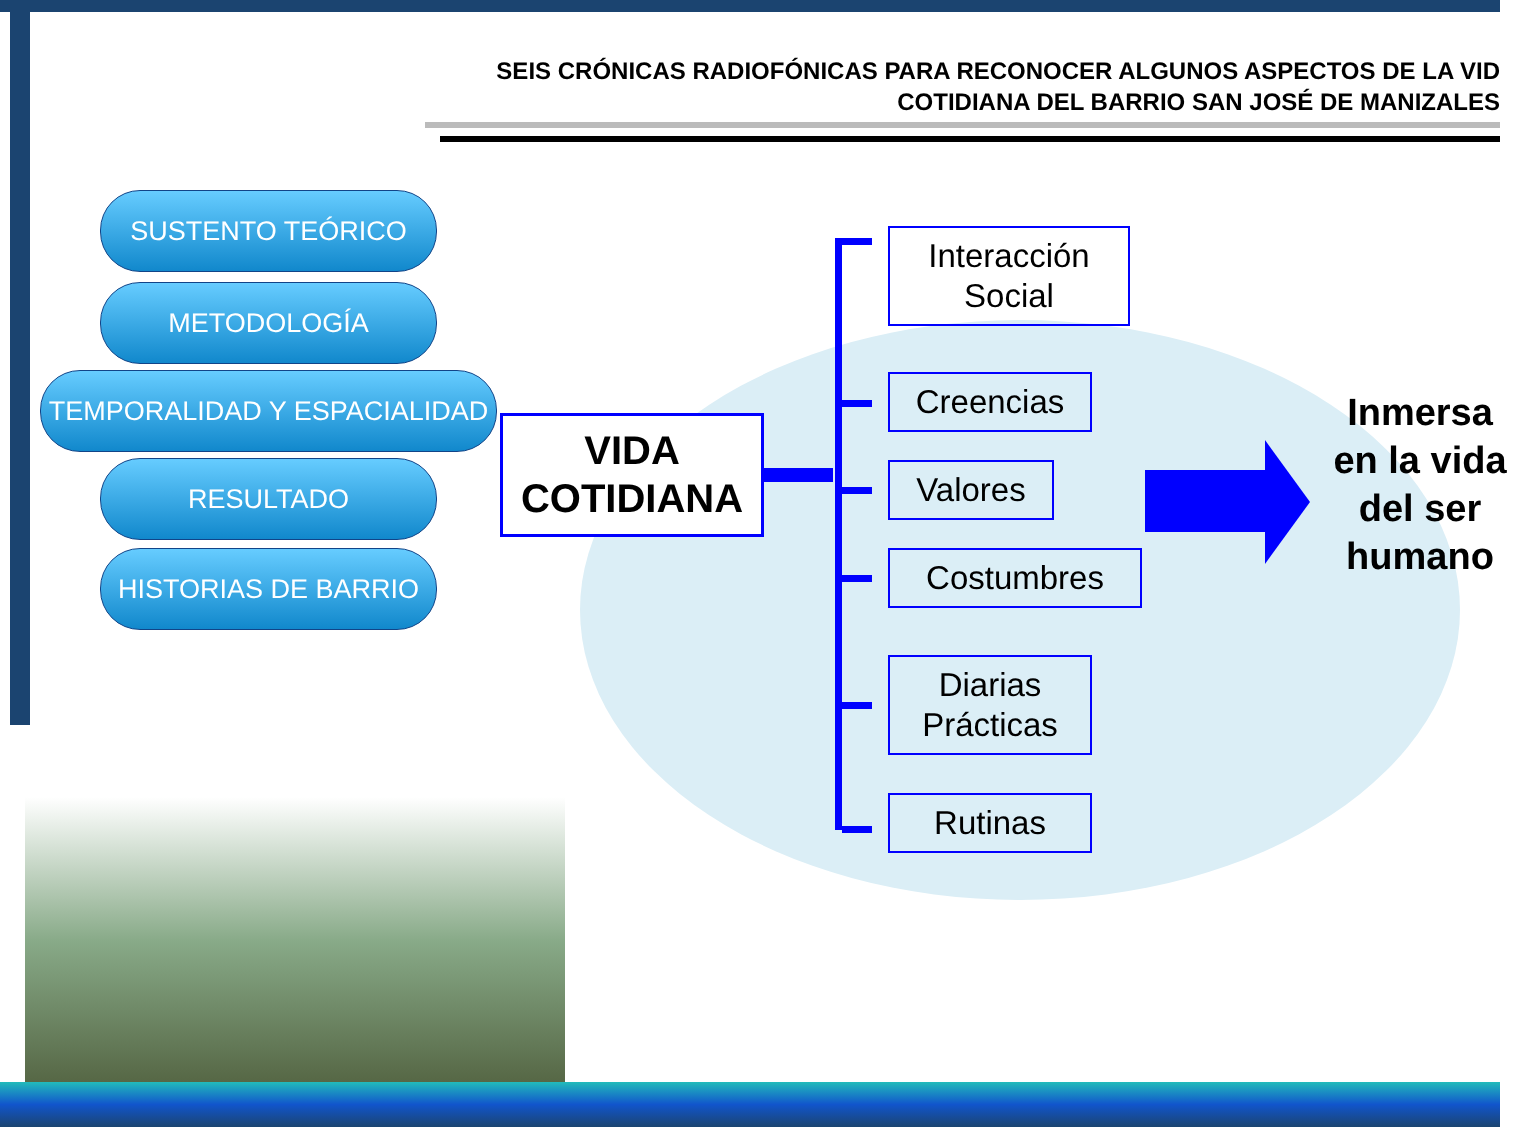SEIS CRÓNICAS RADIOFÓNICAS PARA RECONOCER ALGUNOS ASPECTOS DE LA VID
COTIDIANA DEL BARRIO SAN JOSÉ DE MANIZALES
SUSTENTO TEÓRICO
METODOLOGÍA
TEMPORALIDAD Y ESPACIALIDAD
RESULTADO
HISTORIAS DE BARRIO
VIDA
COTIDIANA
Interacción
Social
Creencias
Valores
Costumbres
Diarias
Prácticas
Rutinas
Inmersa en la vida del ser humano